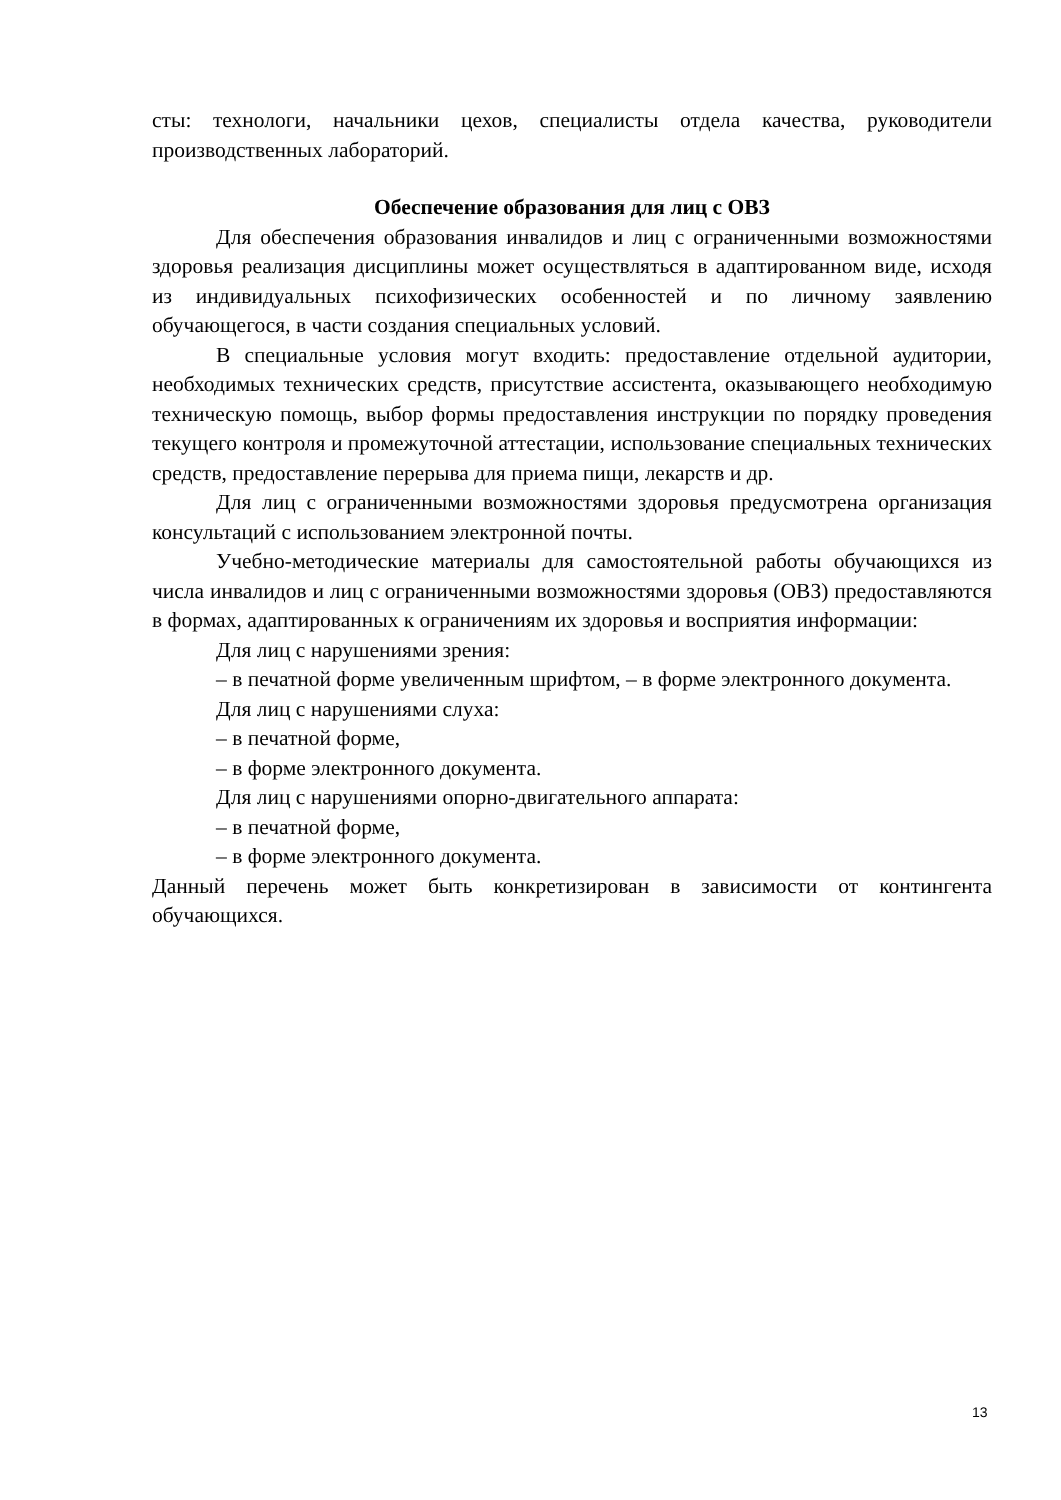сты: технологи, начальники цехов, специалисты отдела качества, руководители производственных лабораторий.
Обеспечение образования для лиц с ОВЗ
Для обеспечения образования инвалидов и лиц с ограниченными возможностями здоровья реализация дисциплины может осуществляться в адаптированном виде, исходя из индивидуальных психофизических особенностей и по личному заявлению обучающегося, в части создания специальных условий.
В специальные условия могут входить: предоставление отдельной аудитории, необходимых технических средств, присутствие ассистента, оказывающего необходимую техническую помощь, выбор формы предоставления инструкции по порядку проведения текущего контроля и промежуточной аттестации, использование специальных технических средств, предоставление перерыва для приема пищи, лекарств и др.
Для лиц с ограниченными возможностями здоровья предусмотрена организация консультаций с использованием электронной почты.
Учебно-методические материалы для самостоятельной работы обучающихся из числа инвалидов и лиц с ограниченными возможностями здоровья (ОВЗ) предоставляются в формах, адаптированных к ограничениям их здоровья и восприятия информации:
Для лиц с нарушениями зрения:
– в печатной форме увеличенным шрифтом, – в форме электронного документа.
Для лиц с нарушениями слуха:
– в печатной форме,
– в форме электронного документа.
Для лиц с нарушениями опорно-двигательного аппарата:
– в печатной форме,
– в форме электронного документа.
Данный перечень может быть конкретизирован в зависимости от контингента обучающихся.
13